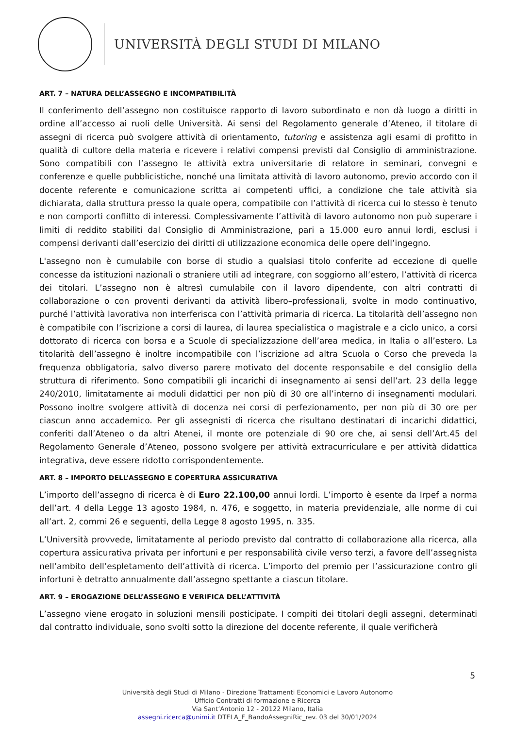UNIVERSITÀ DEGLI STUDI DI MILANO
ART. 7 – NATURA DELL’ASSEGNO E INCOMPATIBILITÀ
Il conferimento dell’assegno non costituisce rapporto di lavoro subordinato e non dà luogo a diritti in ordine all’accesso ai ruoli delle Università. Ai sensi del Regolamento generale d’Ateneo, il titolare di assegni di ricerca può svolgere attività di orientamento, tutoring e assistenza agli esami di profitto in qualità di cultore della materia e ricevere i relativi compensi previsti dal Consiglio di amministrazione. Sono compatibili con l’assegno le attività extra universitarie di relatore in seminari, convegni e conferenze e quelle pubblicistiche, nonché una limitata attività di lavoro autonomo, previo accordo con il docente referente e comunicazione scritta ai competenti uffici, a condizione che tale attività sia dichiarata, dalla struttura presso la quale opera, compatibile con l’attività di ricerca cui lo stesso è tenuto e non comporti conflitto di interessi. Complessivamente l’attività di lavoro autonomo non può superare i limiti di reddito stabiliti dal Consiglio di Amministrazione, pari a 15.000 euro annui lordi, esclusi i compensi derivanti dall’esercizio dei diritti di utilizzazione economica delle opere dell’ingegno.
L'assegno non è cumulabile con borse di studio a qualsiasi titolo conferite ad eccezione di quelle concesse da istituzioni nazionali o straniere utili ad integrare, con soggiorno all’estero, l’attività di ricerca dei titolari. L’assegno non è altresì cumulabile con il lavoro dipendente, con altri contratti di collaborazione o con proventi derivanti da attività libero–professionali, svolte in modo continuativo, purché l’attività lavorativa non interferisca con l’attività primaria di ricerca. La titolarità dell’assegno non è compatibile con l’iscrizione a corsi di laurea, di laurea specialistica o magistrale e a ciclo unico, a corsi dottorato di ricerca con borsa e a Scuole di specializzazione dell’area medica, in Italia o all’estero. La titolarità dell’assegno è inoltre incompatibile con l’iscrizione ad altra Scuola o Corso che preveda la frequenza obbligatoria, salvo diverso parere motivato del docente responsabile e del consiglio della struttura di riferimento. Sono compatibili gli incarichi di insegnamento ai sensi dell’art. 23 della legge 240/2010, limitatamente ai moduli didattici per non più di 30 ore all’interno di insegnamenti modulari. Possono inoltre svolgere attività di docenza nei corsi di perfezionamento, per non più di 30 ore per ciascun anno accademico. Per gli assegnisti di ricerca che risultano destinatari di incarichi didattici, conferiti dall’Ateneo o da altri Atenei, il monte ore potenziale di 90 ore che, ai sensi dell’Art.45 del Regolamento Generale d’Ateneo, possono svolgere per attività extracurriculare e per attività didattica integrativa, deve essere ridotto corrispondentemente.
ART. 8 – IMPORTO DELL’ASSEGNO E COPERTURA ASSICURATIVA
L’importo dell’assegno di ricerca è di Euro 22.100,00 annui lordi. L’importo è esente da Irpef a norma dell’art. 4 della Legge 13 agosto 1984, n. 476, e soggetto, in materia previdenziale, alle norme di cui all’art. 2, commi 26 e seguenti, della Legge 8 agosto 1995, n. 335.
L’Università provvede, limitatamente al periodo previsto dal contratto di collaborazione alla ricerca, alla copertura assicurativa privata per infortuni e per responsabilità civile verso terzi, a favore dell’assegnista nell’ambito dell’espletamento dell’attività di ricerca. L’importo del premio per l’assicurazione contro gli infortuni è detratto annualmente dall’assegno spettante a ciascun titolare.
ART. 9 – EROGAZIONE DELL’ASSEGNO E VERIFICA DELL’ATTIVITÀ
L’assegno viene erogato in soluzioni mensili posticipate. I compiti dei titolari degli assegni, determinati dal contratto individuale, sono svolti sotto la direzione del docente referente, il quale verificherà
5
Università degli Studi di Milano - Direzione Trattamenti Economici e Lavoro Autonomo
Ufficio Contratti di formazione e Ricerca
Via Sant’Antonio 12 - 20122 Milano, Italia
assegni.ricerca@unimi.it DTELA_F_BandoAssegniRic_rev. 03 del 30/01/2024